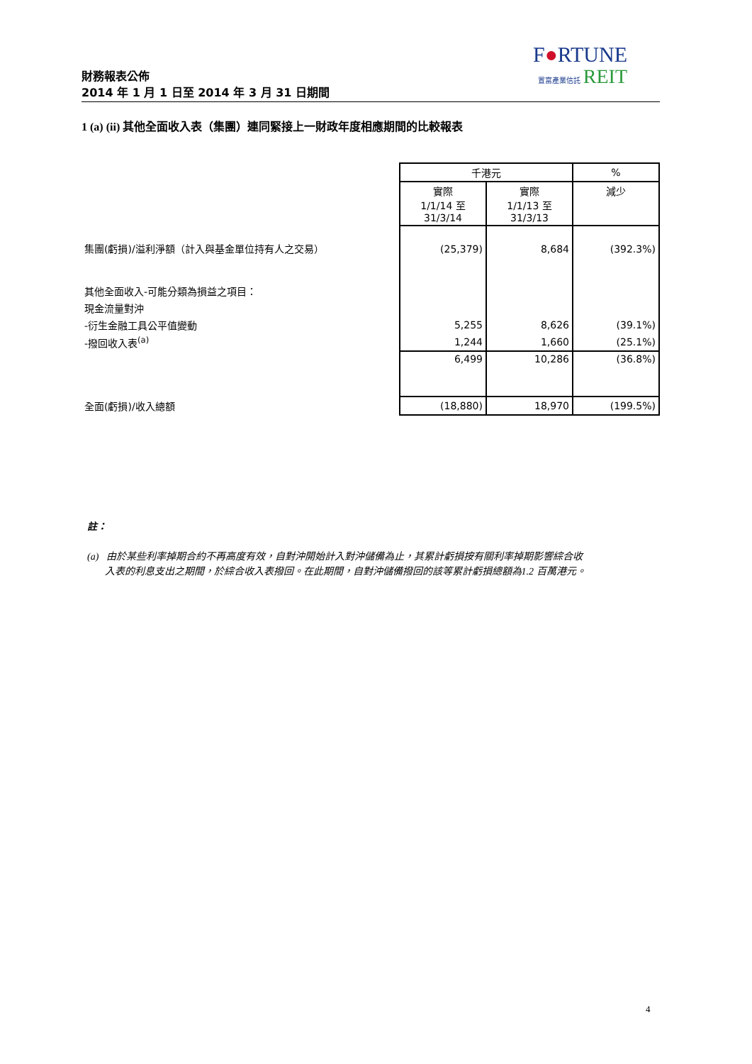財務報表公佈
2014 年 1 月 1 日至 2014 年 3 月 31 日期間
F●RTUNE
置富產業信託 REIT
1 (a) (ii) 其他全面收入表（集團）連同緊接上一財政年度相應期間的比較報表
| | 千港元 | | % |
| | 實際 1/1/14 至 31/3/14 | 實際 1/1/13 至 31/3/13 | 減少 |
| 集團(虧損)/溢利淨額（計入與基金單位持有人之交易） | (25,379) | 8,684 | (392.3%) |
| 其他全面收入-可能分類為損益之項目： | | | |
| 現金流量對沖 | | | |
| -衍生金融工具公平值變動 | 5,255 | 8,626 | (39.1%) |
| -撥回收入表<sup>(a)</sup> | 1,244 | 1,660 | (25.1%) |
| | 6,499 | 10,286 | (36.8%) |
| 全面(虧損)/收入總額 | (18,880) | 18,970 | (199.5%) |
註：
(a) 由於某些利率掉期合約不再高度有效，自對沖開始計入對沖儲備為止，其累計虧損按有關利率掉期影響綜合收
入表的利息支出之期間，於綜合收入表撥回。在此期間，自對沖儲備撥回的該等累計虧損總額為1.2 百萬港元。
4